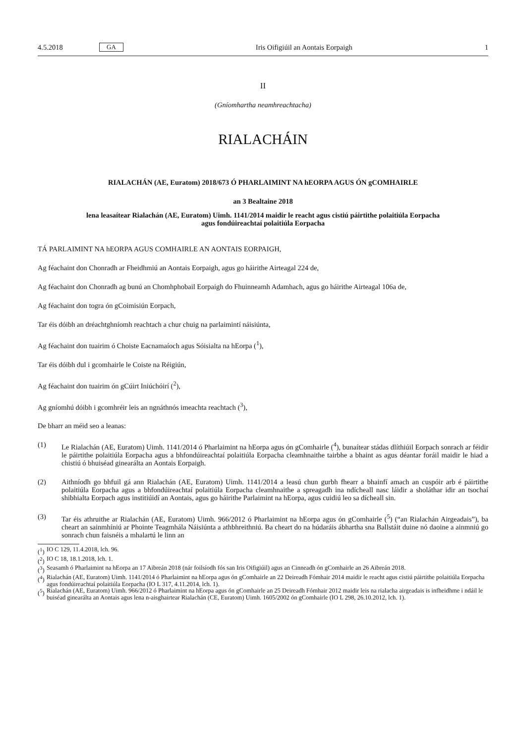4.5.2018 GA Iris Oifigiúil an Aontais Eorpaigh 1
II
(Gníomhartha neamhreachtacha)
RIALACHÁIN
RIALACHÁN (AE, Euratom) 2018/673 Ó PHARLAIMINT NA hEORPA AGUS ÓN gCOMHAIRLE
an 3 Bealtaine 2018
lena leasaítear Rialachán (AE, Euratom) Uimh. 1141/2014 maidir le reacht agus cistiú páirtithe polaitiúla Eorpacha agus fondúireachtaí polaitiúla Eorpacha
TÁ PARLAIMINT NA hEORPA AGUS COMHAIRLE AN AONTAIS EORPAIGH,
Ag féachaint don Chonradh ar Fheidhmiú an Aontais Eorpaigh, agus go háirithe Airteagal 224 de,
Ag féachaint don Chonradh ag bunú an Chomhphobail Eorpaigh do Fhuinneamh Adamhach, agus go háirithe Airteagal 106a de,
Ag féachaint don togra ón gCoimisiún Eorpach,
Tar éis dóibh an dréachtghníomh reachtach a chur chuig na parlaimintí náisiúnta,
Ag féachaint don tuairim ó Choiste Eacnamaíoch agus Sóisialta na hEorpa (<sup>1</sup>),
Tar éis dóibh dul i gcomhairle le Coiste na Réigiún,
Ag féachaint don tuairim ón gCúirt Iniúchóirí (<sup>2</sup>),
Ag gníomhú dóibh i gcomhréir leis an ngnáthnós imeachta reachtach (<sup>3</sup>),
De bharr an méid seo a leanas:
(1) Le Rialachán (AE, Euratom) Uimh. 1141/2014 ó Pharlaimint na hEorpa agus ón gComhairle (<sup>4</sup>), bunaítear stádas dlíthiúil Eorpach sonrach ar féidir le páirtithe polaitiúla Eorpacha agus a bhfondúireachtaí polaitiúla Eorpacha cleamhnaithe tairbhe a bhaint as agus déantar foráil maidir le hiad a chistiú ó bhuiséad ginearálta an Aontais Eorpaigh.
(2) Aithníodh go bhfuil gá ann Rialachán (AE, Euratom) Uimh. 1141/2014 a leasú chun gurbh fhearr a bhainfí amach an cuspóir arb é páirtithe polaitiúla Eorpacha agus a bhfondúireachtaí polaitiúla Eorpacha cleamhnaithe a spreagadh ina ndícheall nasc láidir a sholáthar idir an tsochaí shibhialta Eorpach agus institiúidí an Aontais, agus go háirithe Parlaimint na hEorpa, agus cuidiú leo sa dícheall sin.
(3) Tar éis athruithe ar Rialachán (AE, Euratom) Uimh. 966/2012 ó Pharlaimint na hEorpa agus ón gComhairle (<sup>5</sup>) (“an Rialachán Airgeadais”), ba cheart an sainmhíniú ar Phointe Teagmhála Náisiúnta a athbhreithniú. Ba cheart do na húdaráis ábhartha sna Ballstáit duine nó daoine a ainmniú go sonrach chun faisnéis a mhalartú le linn an
(<sup>1</sup>) IO C 129, 11.4.2018, lch. 96.
(<sup>2</sup>) IO C 18, 18.1.2018, lch. 1.
(<sup>3</sup>) Seasamh ó Pharlaimint na hEorpa an 17 Aibreán 2018 (nár foilsíodh fós san Iris Oifigiúil) agus an Cinneadh ón gComhairle an 26 Aibreán 2018.
(<sup>4</sup>) Rialachán (AE, Euratom) Uimh. 1141/2014 ó Pharlaimint na hEorpa agus ón gComhairle an 22 Deireadh Fómhair 2014 maidir le reacht agus cistiú páirtithe polaitiúla Eorpacha agus fondúireachtaí polaitiúla Eorpacha (IO L 317, 4.11.2014, lch. 1).
(<sup>5</sup>) Rialachán (AE, Euratom) Uimh. 966/2012 ó Pharlaimint na hEorpa agus ón gComhairle an 25 Deireadh Fómhair 2012 maidir leis na rialacha airgeadais is infheidhme i ndáil le buiséad ginearálta an Aontais agus lena n-aisghairtear Rialachán (CE, Euratom) Uimh. 1605/2002 ón gComhairle (IO L 298, 26.10.2012, lch. 1).